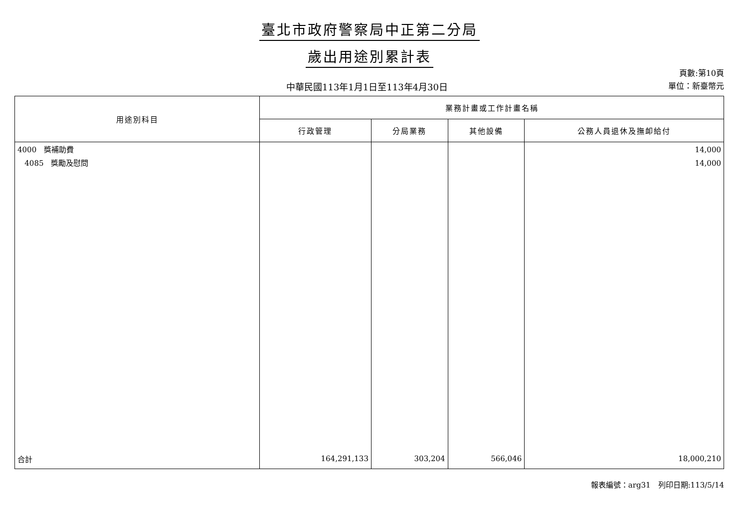臺北市政府警察局中正第二分局
歲出用途別累計表
中華民國113年1月1日至113年4月30日
頁數:第10頁
單位：新臺幣元
| 用途別科目 | 業務計畫或工作計畫名稱 | | | |
| --- | --- | --- | --- | --- |
| | 行政管理 | 分局業務 | 其他設備 | 公務人員退休及撫卹給付 |
| 4000 獎補助費 4085 獎勵及慰問 | | | | 14,000 14,000 |
| 合計 | 164,291,133 | 303,204 | 566,046 | 18,000,210 |
報表編號：arg31　列印日期:113/5/14